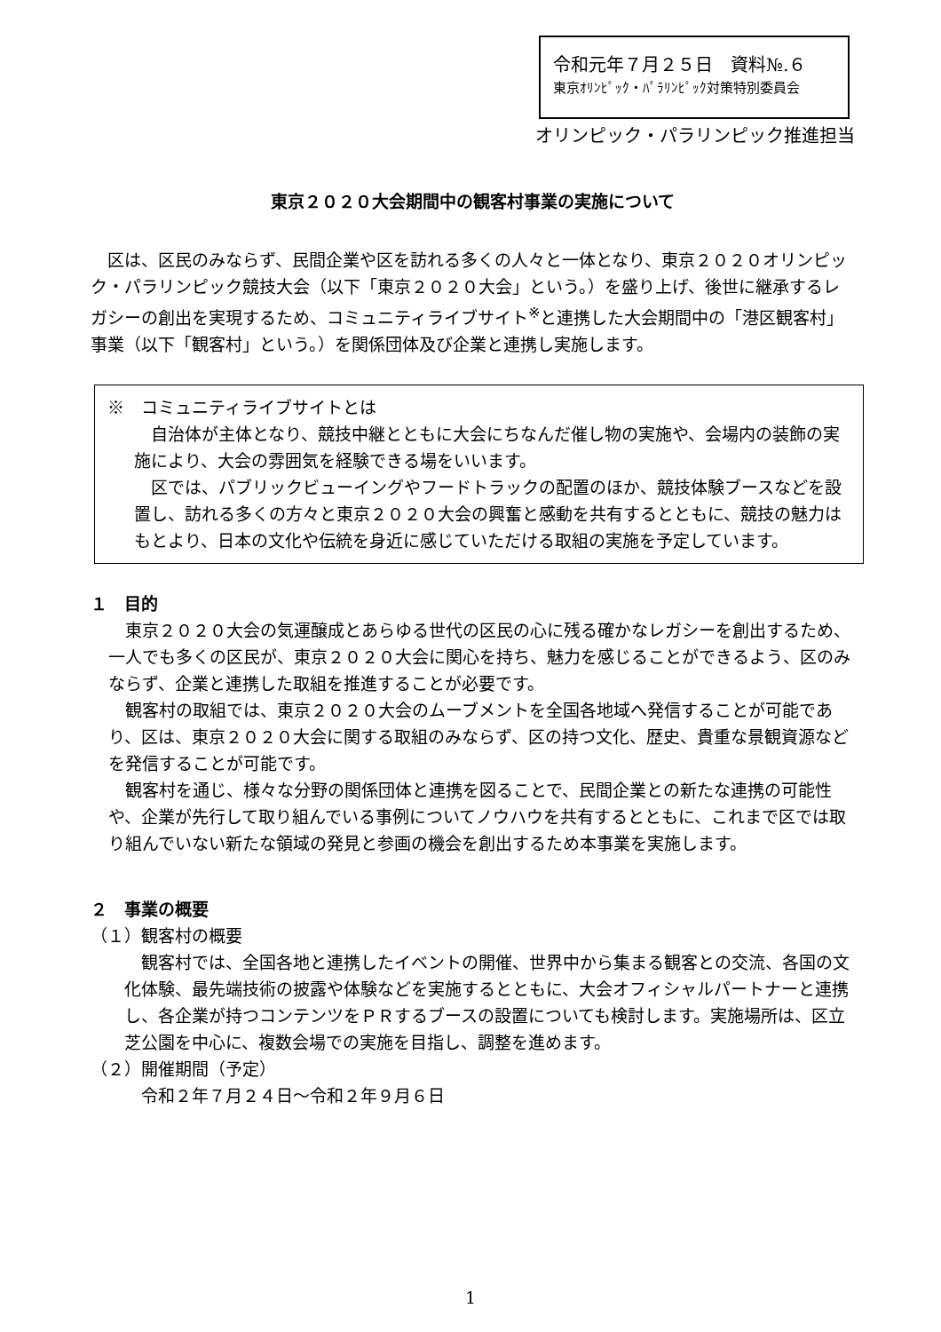令和元年７月２５日　資料№.６
東京ｵﾘﾝﾋﾟｯｸ・ﾊﾟﾗﾘﾝﾋﾟｯｸ対策特別委員会
オリンピック・パラリンピック推進担当
東京２０２０大会期間中の観客村事業の実施について
区は、区民のみならず、民間企業や区を訪れる多くの人々と一体となり、東京２０２０オリンピック・パラリンピック競技大会（以下「東京２０２０大会」という。）を盛り上げ、後世に継承するレガシーの創出を実現するため、コミュニティライブサイト<sup>※</sup>と連携した大会期間中の「港区観客村」事業（以下「観客村」という。）を関係団体及び企業と連携し実施します。
※　コミュニティライブサイトとは
自治体が主体となり、競技中継とともに大会にちなんだ催し物の実施や、会場内の装飾の実施により、大会の雰囲気を経験できる場をいいます。
区では、パブリックビューイングやフードトラックの配置のほか、競技体験ブースなどを設置し、訪れる多くの方々と東京２０２０大会の興奮と感動を共有するとともに、競技の魅力はもとより、日本の文化や伝統を身近に感じていただける取組の実施を予定しています。
１　目的
東京２０２０大会の気運醸成とあらゆる世代の区民の心に残る確かなレガシーを創出するため、一人でも多くの区民が、東京２０２０大会に関心を持ち、魅力を感じることができるよう、区のみならず、企業と連携した取組を推進することが必要です。
観客村の取組では、東京２０２０大会のムーブメントを全国各地域へ発信することが可能であり、区は、東京２０２０大会に関する取組のみならず、区の持つ文化、歴史、貴重な景観資源などを発信することが可能です。
観客村を通じ、様々な分野の関係団体と連携を図ることで、民間企業との新たな連携の可能性や、企業が先行して取り組んでいる事例についてノウハウを共有するとともに、これまで区では取り組んでいない新たな領域の発見と参画の機会を創出するため本事業を実施します。
２　事業の概要
（１）観客村の概要
観客村では、全国各地と連携したイベントの開催、世界中から集まる観客との交流、各国の文化体験、最先端技術の披露や体験などを実施するとともに、大会オフィシャルパートナーと連携し、各企業が持つコンテンツをＰＲするブースの設置についても検討します。実施場所は、区立芝公園を中心に、複数会場での実施を目指し、調整を進めます。
（２）開催期間（予定）
令和２年７月２４日～令和２年９月６日
1